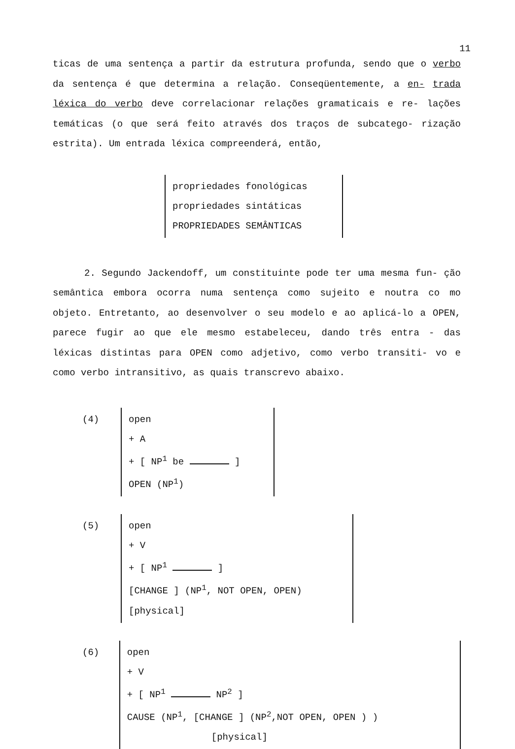11
ticas de uma sentença a partir da estrutura profunda, sendo que o verbo da sentença é que determina a relação. Conseqüentemente, a en- trada léxica do verbo deve correlacionar relações gramaticais e re- lações temáticas (o que será feito através dos traços de subcatego- rização estrita). Um entrada léxica compreenderá, então,
propriedades fonológicas
propriedades sintáticas
PROPRIEDADES SEMÂNTICAS
2. Segundo Jackendoff, um constituinte pode ter uma mesma fun- ção semântica embora ocorra numa sentença como sujeito e noutra co mo objeto. Entretanto, ao desenvolver o seu modelo e ao aplicá-lo a OPEN, parece fugir ao que ele mesmo estabeleceu, dando três entra - das léxicas distintas para OPEN como adjetivo, como verbo transiti- vo e como verbo intransitivo, as quais transcrevo abaixo.
(4) open
+ A
+ [ NP<sup>1</sup> be ]
OPEN (NP<sup>1</sup>)
(5) open
+ V
+ [ NP<sup>1</sup> ]
[CHANGE ] (NP<sup>1</sup>, NOT OPEN, OPEN)
[physical]
(6) open
+ V
+ [ NP<sup>1</sup> NP<sup>2</sup> ]
CAUSE (NP<sup>1</sup>, [CHANGE ] (NP<sup>2</sup>,NOT OPEN, OPEN ) )
[physical]